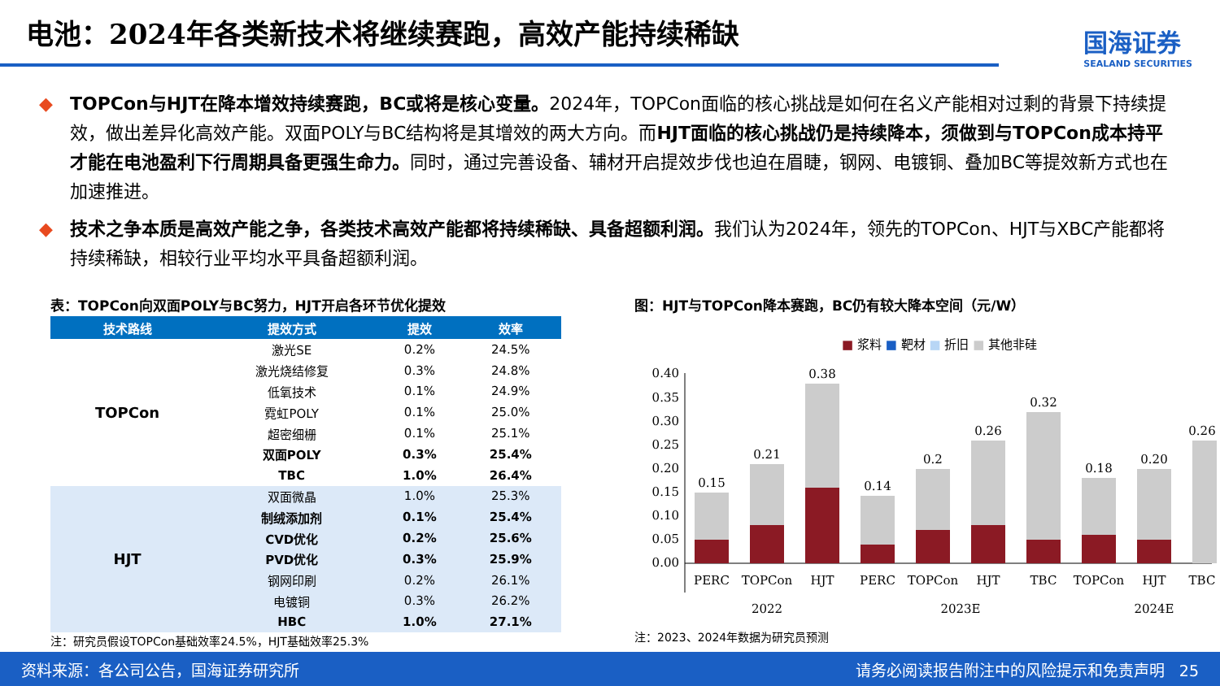电池：2024年各类新技术将继续赛跑，高效产能持续稀缺
国海证券
SEALAND SECURITIES
◆ TOPCon与HJT在降本增效持续赛跑，BC或将是核心变量。2024年，TOPCon面临的核心挑战是如何在名义产能相对过剩的背景下持续提效，做出差异化高效产能。双面POLY与BC结构将是其增效的两大方向。而HJT面临的核心挑战仍是持续降本，须做到与TOPCon成本持平才能在电池盈利下行周期具备更强生命力。同时，通过完善设备、辅材开启提效步伐也迫在眉睫，钢网、电镀铜、叠加BC等提效新方式也在加速推进。
◆ 技术之争本质是高效产能之争，各类技术高效产能都将持续稀缺、具备超额利润。我们认为2024年，领先的TOPCon、HJT与XBC产能都将持续稀缺，相较行业平均水平具备超额利润。
表：TOPCon向双面POLY与BC努力，HJT开启各环节优化提效
| 技术路线 | 提效方式 | 提效 | 效率 |
| --- | --- | --- | --- |
| TOPCon | 激光SE | 0.2% | 24.5% |
| | 激光烧结修复 | 0.3% | 24.8% |
| | 低氧技术 | 0.1% | 24.9% |
| | 霓虹POLY | 0.1% | 25.0% |
| | 超密细栅 | 0.1% | 25.1% |
| | 双面POLY | 0.3% | 25.4% |
| | TBC | 1.0% | 26.4% |
| HJT | 双面微晶 | 1.0% | 25.3% |
| | 制绒添加剂 | 0.1% | 25.4% |
| | CVD优化 | 0.2% | 25.6% |
| | PVD优化 | 0.3% | 25.9% |
| | 钢网印刷 | 0.2% | 26.1% |
| | 电镀铜 | 0.3% | 26.2% |
| | HBC | 1.0% | 27.1% |
注：研究员假设TOPCon基础效率24.5%，HJT基础效率25.3%
图：HJT与TOPCon降本赛跑，BC仍有较大降本空间（元/W）
■ 浆料 ■ 靶材 ■ 折旧 ■ 其他非硅
0.40
0.35
0.30
0.25
0.20
0.15
0.10
0.05
0.00
0.15
0.21
0.38
0.14
0.2
0.26
0.32
0.18
0.20
0.26
PERC
TOPCon
HJT
PERC
TOPCon
HJT
TBC
TOPCon
HJT
TBC
2022
2023E
2024E
注：2023、2024年数据为研究员预测
资料来源：各公司公告，国海证券研究所 请务必阅读报告附注中的风险提示和免责声明 25